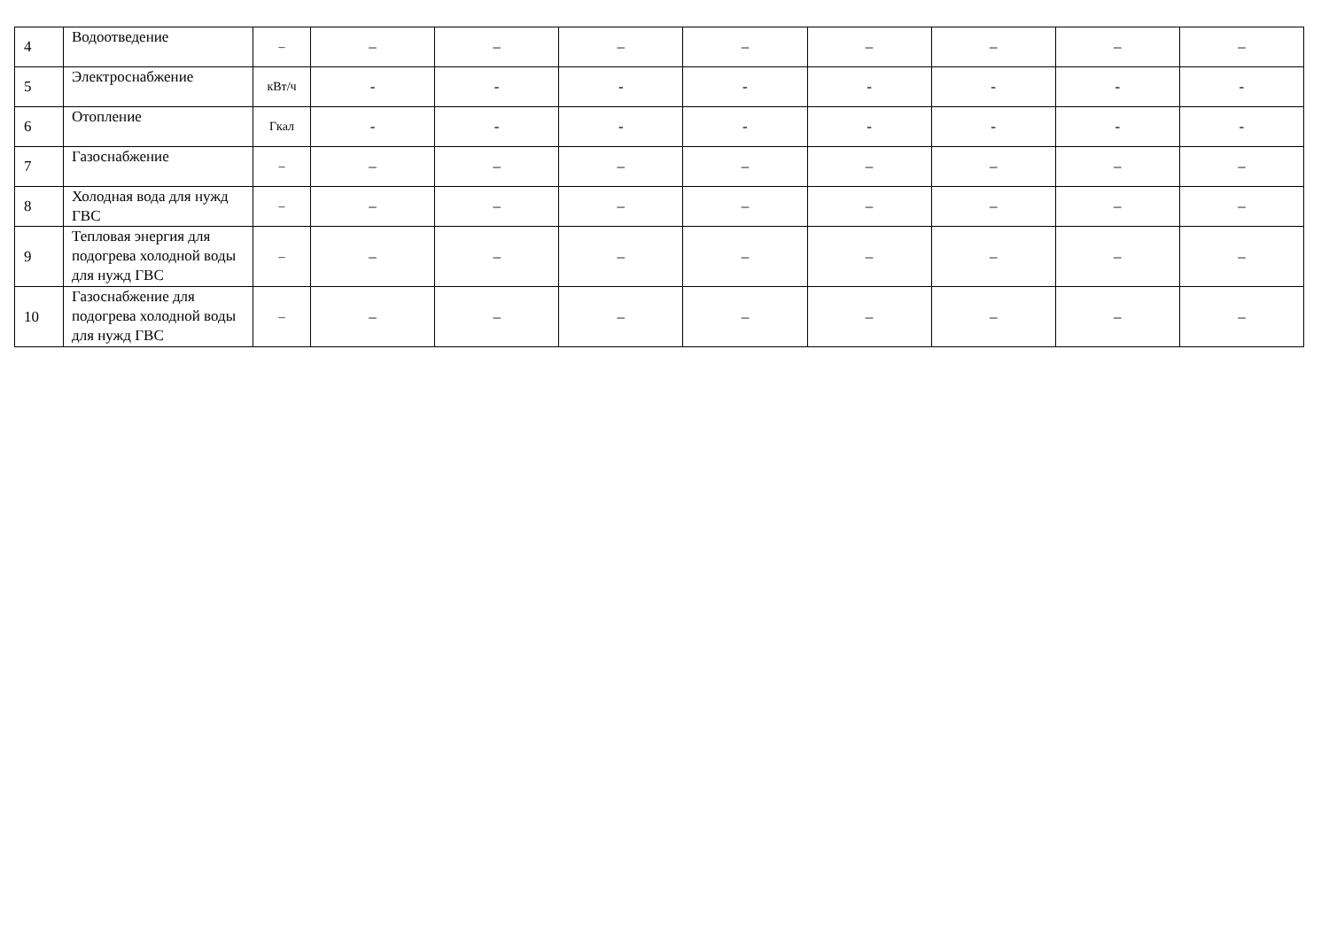| 4 | Водоотведение | – | – | – | – | – | – | – | – | – |
| 5 | Электроснабжение | кВт/ч | - | - | - | - | - | - | - | - |
| 6 | Отопление | Гкал | - | - | - | - | - | - | - | - |
| 7 | Газоснабжение | – | – | – | – | – | – | – | – | – |
| 8 | Холодная вода для нужд ГВС | – | – | – | – | – | – | – | – | – |
| 9 | Тепловая энергия для подогрева холодной воды для нужд ГВС | – | – | – | – | – | – | – | – | – |
| 10 | Газоснабжение для подогрева холодной воды для нужд ГВС | – | – | – | – | – | – | – | – | – |